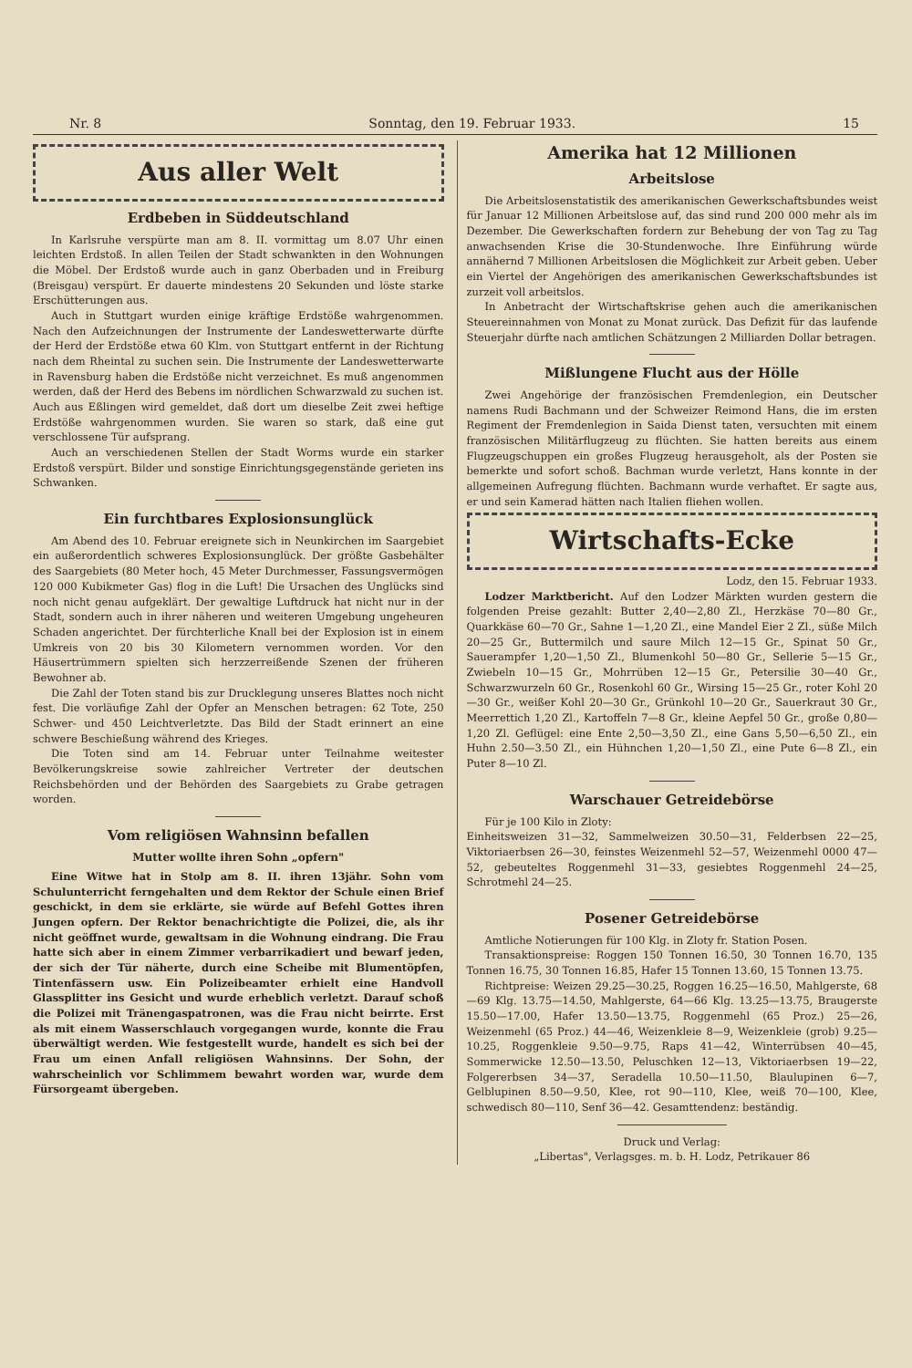Nr. 8 Sonntag, den 19. Februar 1933. 15
Aus aller Welt
Erdbeben in Süddeutschland
In Karlsruhe verspürte man am 8. II. vormittag um 8.07 Uhr einen leichten Erdstoß. In allen Teilen der Stadt schwankten in den Wohnungen die Möbel. Der Erdstoß wurde auch in ganz Oberbaden und in Freiburg (Breisgau) verspürt. Er dauerte mindestens 20 Sekunden und löste starke Erschütterungen aus.
Auch in Stuttgart wurden einige kräftige Erdstöße wahrgenommen. Nach den Aufzeichnungen der Instrumente der Landeswetterwarte dürfte der Herd der Erdstöße etwa 60 Klm. von Stuttgart entfernt in der Richtung nach dem Rheintal zu suchen sein. Die Instrumente der Landeswetterwarte in Ravensburg haben die Erdstöße nicht verzeichnet. Es muß angenommen werden, daß der Herd des Bebens im nördlichen Schwarzwald zu suchen ist. Auch aus Eßlingen wird gemeldet, daß dort um dieselbe Zeit zwei heftige Erdstöße wahrgenommen wurden. Sie waren so stark, daß eine gut verschlossene Tür aufsprang.
Auch an verschiedenen Stellen der Stadt Worms wurde ein starker Erdstoß verspürt. Bilder und sonstige Einrichtungsgegenstände gerieten ins Schwanken.
Ein furchtbares Explosionsunglück
Am Abend des 10. Februar ereignete sich in Neunkirchen im Saargebiet ein außerordentlich schweres Explosionsunglück. Der größte Gasbehälter des Saargebiets (80 Meter hoch, 45 Meter Durchmesser, Fassungsvermögen 120 000 Kubikmeter Gas) flog in die Luft! Die Ursachen des Unglücks sind noch nicht genau aufgeklärt. Der gewaltige Luftdruck hat nicht nur in der Stadt, sondern auch in ihrer näheren und weiteren Umgebung ungeheuren Schaden angerichtet. Der fürchterliche Knall bei der Explosion ist in einem Umkreis von 20 bis 30 Kilometern vernommen worden. Vor den Häusertrümmern spielten sich herzzerreißende Szenen der früheren Bewohner ab.
Die Zahl der Toten stand bis zur Drucklegung unseres Blattes noch nicht fest. Die vorläufige Zahl der Opfer an Menschen betragen: 62 Tote, 250 Schwer- und 450 Leichtverletzte. Das Bild der Stadt erinnert an eine schwere Beschießung während des Krieges.
Die Toten sind am 14. Februar unter Teilnahme weitester Bevölkerungskreise sowie zahlreicher Vertreter der deutschen Reichsbehörden und der Behörden des Saargebiets zu Grabe getragen worden.
Vom religiösen Wahnsinn befallen
Mutter wollte ihren Sohn „opfern"
Eine Witwe hat in Stolp am 8. II. ihren 13jähr. Sohn vom Schulunterricht ferngehalten und dem Rektor der Schule einen Brief geschickt, in dem sie erklärte, sie würde auf Befehl Gottes ihren Jungen opfern. Der Rektor benachrichtigte die Polizei, die, als ihr nicht geöffnet wurde, gewaltsam in die Wohnung eindrang. Die Frau hatte sich aber in einem Zimmer verbarrikadiert und bewarf jeden, der sich der Tür näherte, durch eine Scheibe mit Blumentöpfen, Tintenfässern usw. Ein Polizeibeamter erhielt eine Handvoll Glassplitter ins Gesicht und wurde erheblich verletzt. Darauf schoß die Polizei mit Tränengaspatronen, was die Frau nicht beirrte. Erst als mit einem Wasserschlauch vorgegangen wurde, konnte die Frau überwältigt werden. Wie festgestellt wurde, handelt es sich bei der Frau um einen Anfall religiösen Wahnsinns. Der Sohn, der wahrscheinlich vor Schlimmem bewahrt worden war, wurde dem Fürsorgeamt übergeben.
Amerika hat 12 Millionen
Arbeitslose
Die Arbeitslosenstatistik des amerikanischen Gewerkschaftsbundes weist für Januar 12 Millionen Arbeitslose auf, das sind rund 200 000 mehr als im Dezember. Die Gewerkschaften fordern zur Behebung der von Tag zu Tag anwachsenden Krise die 30-Stundenwoche. Ihre Einführung würde annähernd 7 Millionen Arbeitslosen die Möglichkeit zur Arbeit geben. Ueber ein Viertel der Angehörigen des amerikanischen Gewerkschaftsbundes ist zurzeit voll arbeitslos.
In Anbetracht der Wirtschaftskrise gehen auch die amerikanischen Steuereinnahmen von Monat zu Monat zurück. Das Defizit für das laufende Steuerjahr dürfte nach amtlichen Schätzungen 2 Milliarden Dollar betragen.
Mißlungene Flucht aus der Hölle
Zwei Angehörige der französischen Fremdenlegion, ein Deutscher namens Rudi Bachmann und der Schweizer Reimond Hans, die im ersten Regiment der Fremdenlegion in Saida Dienst taten, versuchten mit einem französischen Militärflugzeug zu flüchten. Sie hatten bereits aus einem Flugzeugschuppen ein großes Flugzeug herausgeholt, als der Posten sie bemerkte und sofort schoß. Bachman wurde verletzt, Hans konnte in der allgemeinen Aufregung flüchten. Bachmann wurde verhaftet. Er sagte aus, er und sein Kamerad hätten nach Italien fliehen wollen.
Wirtschafts-Ecke
Lodz, den 15. Februar 1933.
Lodzer Marktbericht. Auf den Lodzer Märkten wurden gestern die folgenden Preise gezahlt: Butter 2,40—2,80 Zl., Herzkäse 70—80 Gr., Quarkkäse 60—70 Gr., Sahne 1—1,20 Zl., eine Mandel Eier 2 Zl., süße Milch 20—25 Gr., Buttermilch und saure Milch 12—15 Gr., Spinat 50 Gr., Sauerampfer 1,20—1,50 Zl., Blumenkohl 50—80 Gr., Sellerie 5—15 Gr., Zwiebeln 10—15 Gr., Mohrrüben 12—15 Gr., Petersilie 30—40 Gr., Schwarzwurzeln 60 Gr., Rosenkohl 60 Gr., Wirsing 15—25 Gr., roter Kohl 20—30 Gr., weißer Kohl 20—30 Gr., Grünkohl 10—20 Gr., Sauerkraut 30 Gr., Meerrettich 1,20 Zl., Kartoffeln 7—8 Gr., kleine Aepfel 50 Gr., große 0,80—1,20 Zl. Geflügel: eine Ente 2,50—3,50 Zl., eine Gans 5,50—6,50 Zl., ein Huhn 2.50—3.50 Zl., ein Hühnchen 1,20—1,50 Zl., eine Pute 6—8 Zl., ein Puter 8—10 Zl.
Warschauer Getreidebörse
Für je 100 Kilo in Zloty:
Einheitsweizen 31—32, Sammelweizen 30.50—31, Felderbsen 22—25, Viktoriaerbsen 26—30, feinstes Weizenmehl 52—57, Weizenmehl 0000 47—52, gebeuteltes Roggenmehl 31—33, gesiebtes Roggenmehl 24—25, Schrotmehl 24—25.
Posener Getreidebörse
Amtliche Notierungen für 100 Klg. in Zloty fr. Station Posen.
Transaktionspreise: Roggen 150 Tonnen 16.50, 30 Tonnen 16.70, 135 Tonnen 16.75, 30 Tonnen 16.85, Hafer 15 Tonnen 13.60, 15 Tonnen 13.75.
Richtpreise: Weizen 29.25—30.25, Roggen 16.25—16.50, Mahlgerste, 68—69 Klg. 13.75—14.50, Mahlgerste, 64—66 Klg. 13.25—13.75, Braugerste 15.50—17.00, Hafer 13.50—13.75, Roggenmehl (65 Proz.) 25—26, Weizenmehl (65 Proz.) 44—46, Weizenkleie 8—9, Weizenkleie (grob) 9.25—10.25, Roggenkleie 9.50—9.75, Raps 41—42, Winterrübsen 40—45, Sommerwicke 12.50—13.50, Peluschken 12—13, Viktoriaerbsen 19—22, Folgererbsen 34—37, Seradella 10.50—11.50, Blaulupinen 6—7, Gelblupinen 8.50—9.50, Klee, rot 90—110, Klee, weiß 70—100, Klee, schwedisch 80—110, Senf 36—42. Gesamttendenz: beständig.
Druck und Verlag:
„Libertas", Verlagsges. m. b. H. Lodz, Petrikauer 86